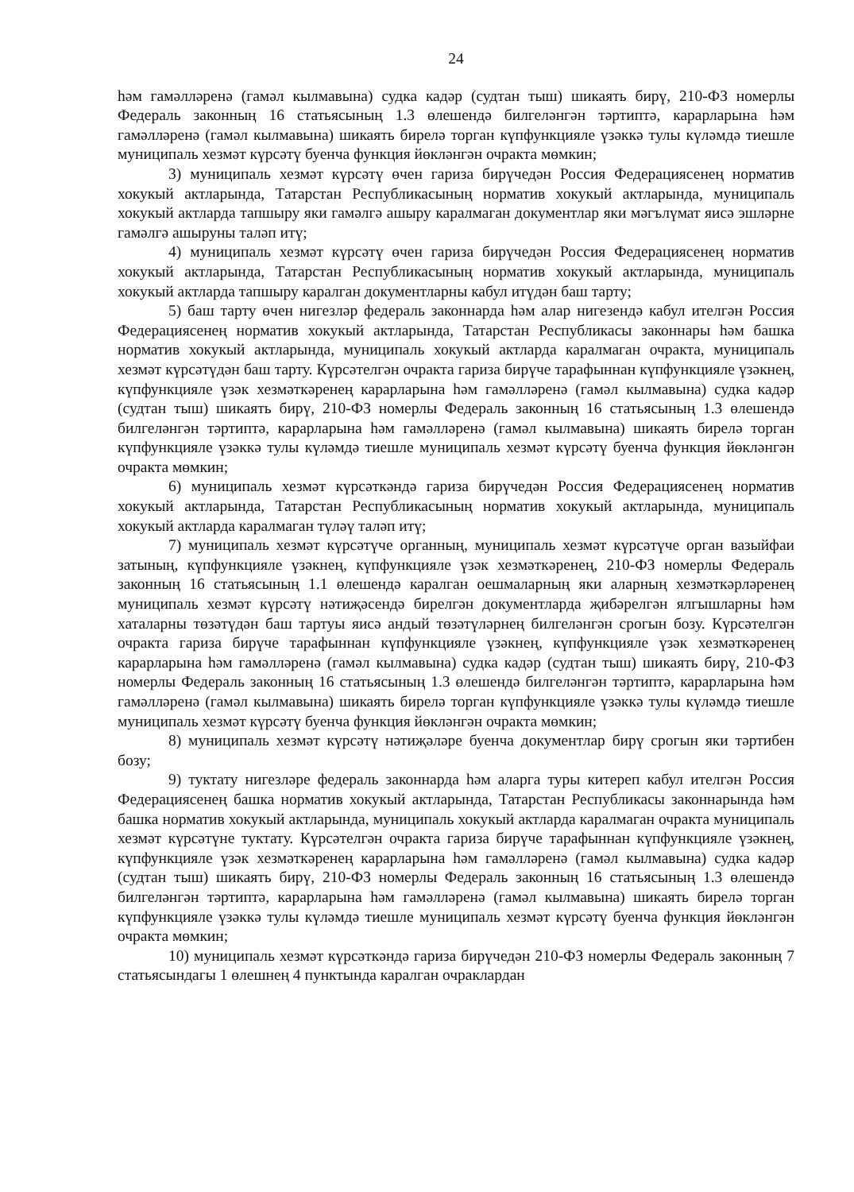24
һәм гамәлләренә (гамәл кылмавына) судка кадәр (судтан тыш) шикаять бирү, 210-ФЗ номерлы Федераль законның 16 статьясының 1.3 өлешендә билгеләнгән тәртиптә, карарларына һәм гамәлләренә (гамәл кылмавына) шикаять бирелә торган күпфункцияле үзәккә тулы күләмдә тиешле муниципаль хезмәт күрсәтү буенча функция йөкләнгән очракта мөмкин;
3) муниципаль хезмәт күрсәтү өчен гариза бирүчедән Россия Федерациясенең норматив хокукый актларында, Татарстан Республикасының норматив хокукый актларында, муниципаль хокукый актларда тапшыру яки гамәлгә ашыру каралмаган документлар яки мәгълүмат яисә эшләрне гамәлгә ашыруны таләп итү;
4) муниципаль хезмәт күрсәтү өчен гариза бирүчедән Россия Федерациясенең норматив хокукый актларында, Татарстан Республикасының норматив хокукый актларында, муниципаль хокукый актларда тапшыру каралган документларны кабул итүдән баш тарту;
5) баш тарту өчен нигезләр федераль законнарда һәм алар нигезендә кабул ителгән Россия Федерациясенең норматив хокукый актларында, Татарстан Республикасы законнары һәм башка норматив хокукый актларында, муниципаль хокукый актларда каралмаган очракта, муниципаль хезмәт күрсәтүдән баш тарту. Күрсәтелгән очракта гариза бирүче тарафыннан күпфункцияле үзәкнең, күпфункцияле үзәк хезмәткәренең карарларына һәм гамәлләренә (гамәл кылмавына) судка кадәр (судтан тыш) шикаять бирү, 210-ФЗ номерлы Федераль законның 16 статьясының 1.3 өлешендә билгеләнгән тәртиптә, карарларына һәм гамәлләренә (гамәл кылмавына) шикаять бирелә торган күпфункцияле үзәккә тулы күләмдә тиешле муниципаль хезмәт күрсәтү буенча функция йөкләнгән очракта мөмкин;
6) муниципаль хезмәт күрсәткәндә гариза бирүчедән Россия Федерациясенең норматив хокукый актларында, Татарстан Республикасының норматив хокукый актларында, муниципаль хокукый актларда каралмаган түләү таләп итү;
7) муниципаль хезмәт күрсәтүче органның, муниципаль хезмәт күрсәтүче орган вазыйфаи затының, күпфункцияле үзәкнең, күпфункцияле үзәк хезмәткәренең, 210-ФЗ номерлы Федераль законның 16 статьясының 1.1 өлешендә каралган оешмаларның яки аларның хезмәткәрләренең муниципаль хезмәт күрсәтү нәтиҗәсендә бирелгән документларда җибәрелгән ялгышларны һәм хаталарны төзәтүдән баш тартуы яисә андый төзәтүләрнең билгеләнгән срогын бозу. Күрсәтелгән очракта гариза бирүче тарафыннан күпфункцияле үзәкнең, күпфункцияле үзәк хезмәткәренең карарларына һәм гамәлләренә (гамәл кылмавына) судка кадәр (судтан тыш) шикаять бирү, 210-ФЗ номерлы Федераль законның 16 статьясының 1.3 өлешендә билгеләнгән тәртиптә, карарларына һәм гамәлләренә (гамәл кылмавына) шикаять бирелә торган күпфункцияле үзәккә тулы күләмдә тиешле муниципаль хезмәт күрсәтү буенча функция йөкләнгән очракта мөмкин;
8) муниципаль хезмәт күрсәтү нәтиҗәләре буенча документлар бирү срогын яки тәртибен бозу;
9) туктату нигезләре федераль законнарда һәм аларга туры китереп кабул ителгән Россия Федерациясенең башка норматив хокукый актларында, Татарстан Республикасы законнарында һәм башка норматив хокукый актларында, муниципаль хокукый актларда каралмаган очракта муниципаль хезмәт күрсәтүне туктату. Күрсәтелгән очракта гариза бирүче тарафыннан күпфункцияле үзәкнең, күпфункцияле үзәк хезмәткәренең карарларына һәм гамәлләренә (гамәл кылмавына) судка кадәр (судтан тыш) шикаять бирү, 210-ФЗ номерлы Федераль законның 16 статьясының 1.3 өлешендә билгеләнгән тәртиптә, карарларына һәм гамәлләренә (гамәл кылмавына) шикаять бирелә торган күпфункцияле үзәккә тулы күләмдә тиешле муниципаль хезмәт күрсәтү буенча функция йөкләнгән очракта мөмкин;
10) муниципаль хезмәт күрсәткәндә гариза бирүчедән 210-ФЗ номерлы Федераль законның 7 статьясындагы 1 өлешнең 4 пунктында каралган очраклардан